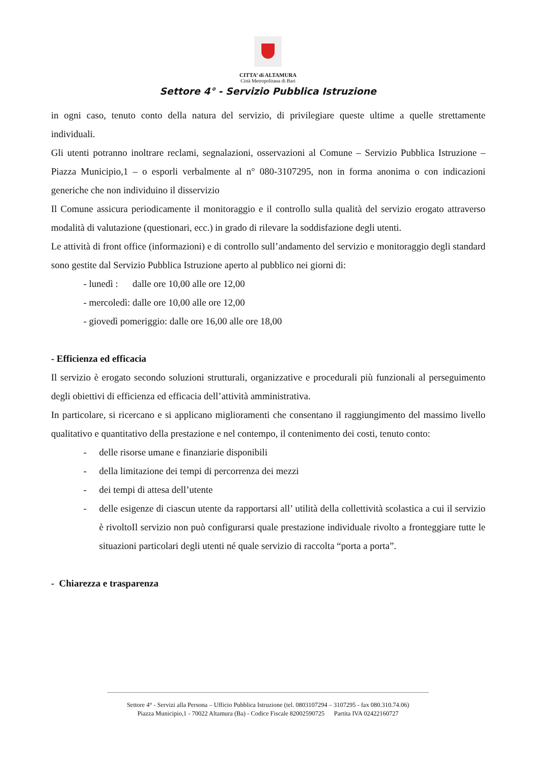CITTA’ di ALTAMURA
Città Metropolitana di Bari
Settore 4° - Servizio Pubblica Istruzione
in ogni caso, tenuto conto della natura del servizio, di privilegiare queste ultime a quelle strettamente individuali.
Gli utenti potranno inoltrare reclami, segnalazioni, osservazioni al Comune – Servizio Pubblica Istruzione – Piazza Municipio,1 – o esporli verbalmente al n° 080-3107295, non in forma anonima o con indicazioni generiche che non individuino il disservizio
Il Comune assicura periodicamente il monitoraggio e il controllo sulla qualità del servizio erogato attraverso modalità di valutazione (questionari, ecc.) in grado di rilevare la soddisfazione degli utenti.
Le attività di front office (informazioni) e di controllo sull’andamento del servizio e monitoraggio degli standard sono gestite dal Servizio Pubblica Istruzione aperto al pubblico nei giorni di:
- lunedì : dalle ore 10,00 alle ore 12,00
- mercoledì: dalle ore 10,00 alle ore 12,00
- giovedì pomeriggio: dalle ore 16,00 alle ore 18,00
- Efficienza ed efficacia
Il servizio è erogato secondo soluzioni strutturali, organizzative e procedurali più funzionali al perseguimento degli obiettivi di efficienza ed efficacia dell’attività amministrativa.
In particolare, si ricercano e si applicano miglioramenti che consentano il raggiungimento del massimo livello qualitativo e quantitativo della prestazione e nel contempo, il contenimento dei costi, tenuto conto:
- delle risorse umane e finanziarie disponibili
- della limitazione dei tempi di percorrenza dei mezzi
- dei tempi di attesa dell’utente
- delle esigenze di ciascun utente da rapportarsi all’ utilità della collettività scolastica a cui il servizio è rivoltoIl servizio non può configurarsi quale prestazione individuale rivolto a fronteggiare tutte le situazioni particolari degli utenti né quale servizio di raccolta “porta a porta”.
- Chiarezza e trasparenza
Settore 4° - Servizi alla Persona – Ufficio Pubblica Istruzione (tel. 0803107294 – 3107295 - fax 080.310.74.06)
Piazza Municipio,1 - 70022 Altamura (Ba) - Codice Fiscale 82002590725 Partita IVA 02422160727